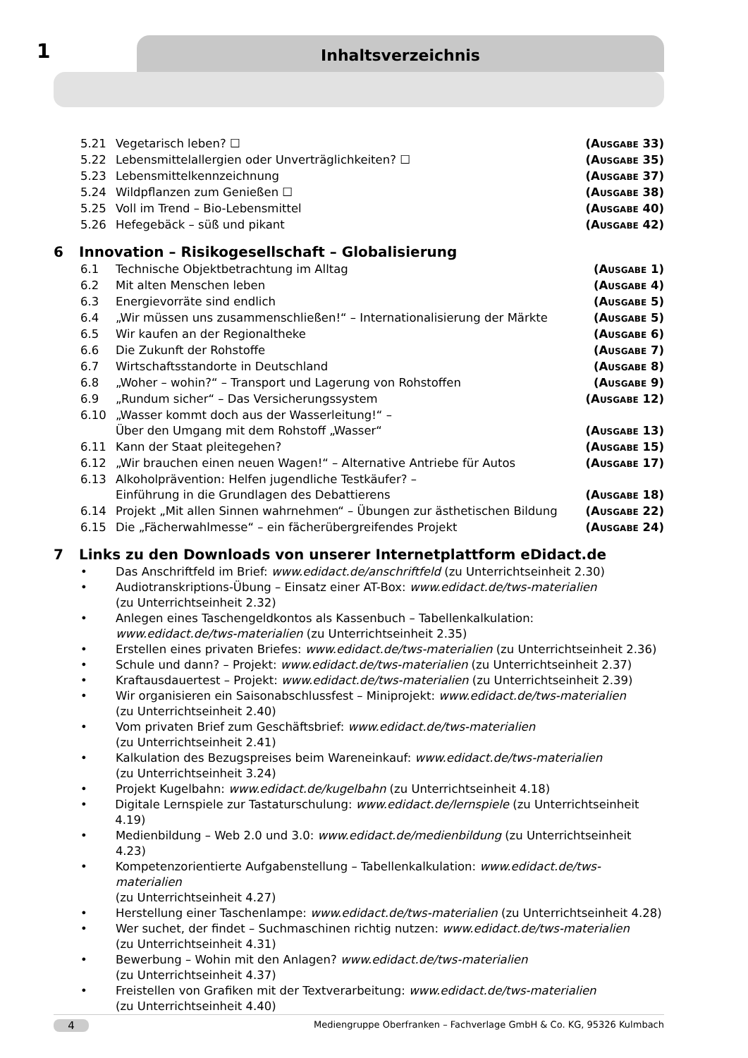1 Inhaltsverzeichnis
5.21 Vegetarisch leben? ☐ (AUSGABE 33)
5.22 Lebensmittelallergien oder Unverträglichkeiten? ☐
(AUSGABE 35)
5.23 Lebensmittelkennzeichnung (AUSGABE 37)
5.24 Wildpflanzen zum Genießen ☐ (AUSGABE 38)
5.25 Voll im Trend – Bio-Lebensmittel
(AUSGABE 40)
5.26 Hefegebäck – süß und pikant (AUSGABE 42)
6 Innovation – Risikogesellschaft – Globalisierung
6.1 Technische Objektbetrachtung im Alltag
(AUSGABE 1)
6.2 Mit alten Menschen leben (AUSGABE 4)
6.3 Energievorräte sind endlich (AUSGABE 5)
6.4 „Wir müssen uns zusammenschließen!“ – Internationalisierung der Märkte
(AUSGABE 5)
6.5 Wir kaufen an der Regionaltheke
(AUSGABE 6)
6.6 Die Zukunft der Rohstoffe (AUSGABE 7)
6.7 Wirtschaftsstandorte in Deutschland
(AUSGABE 8)
6.8 „Woher – wohin?“ – Transport und Lagerung von Rohstoffen
(AUSGABE 9)
6.9 „Rundum sicher“ – Das Versicherungssystem
(AUSGABE 12)
6.10 „Wasser kommt doch aus der Wasserleitung!“ –
Über den Umgang mit dem Rohstoff „Wasser“
(AUSGABE 13)
6.11 Kann der Staat pleitegehen? (AUSGABE 15)
6.12 „Wir brauchen einen neuen Wagen!“ – Alternative Antriebe für Autos
(AUSGABE 17)
6.13 Alkoholprävention: Helfen jugendliche Testkäufer? –
Einführung in die Grundlagen des Debattierens
(AUSGABE 18)
6.14 Projekt „Mit allen Sinnen wahrnehmen“ – Übungen zur ästhetischen Bildung
(AUSGABE 22)
6.15 Die „Fächerwahlmesse“ – ein fächerübergreifendes Projekt
(AUSGABE 24)
7 Links zu den Downloads von unserer Internetplattform eDidact.de
• Das Anschriftfeld im Brief: www.edidact.de/anschriftfeld (zu Unterrichtseinheit 2.30)
• Audiotranskriptions-Übung – Einsatz einer AT-Box: www.edidact.de/tws-materialien
(zu Unterrichtseinheit 2.32)
• Anlegen eines Taschengeldkontos als Kassenbuch – Tabellenkalkulation:
www.edidact.de/tws-materialien (zu Unterrichtseinheit 2.35)
• Erstellen eines privaten Briefes: www.edidact.de/tws-materialien (zu Unterrichtseinheit 2.36)
• Schule und dann? – Projekt: www.edidact.de/tws-materialien (zu Unterrichtseinheit 2.37)
• Kraftausdauertest – Projekt: www.edidact.de/tws-materialien (zu Unterrichtseinheit 2.39)
• Wir organisieren ein Saisonabschlussfest – Miniprojekt: www.edidact.de/tws-materialien
(zu Unterrichtseinheit 2.40)
• Vom privaten Brief zum Geschäftsbrief: www.edidact.de/tws-materialien
(zu Unterrichtseinheit 2.41)
• Kalkulation des Bezugspreises beim Wareneinkauf: www.edidact.de/tws-materialien
(zu Unterrichtseinheit 3.24)
• Projekt Kugelbahn: www.edidact.de/kugelbahn (zu Unterrichtseinheit 4.18)
• Digitale Lernspiele zur Tastaturschulung: www.edidact.de/lernspiele (zu Unterrichtseinheit 4.19)
• Medienbildung – Web 2.0 und 3.0: www.edidact.de/medienbildung (zu Unterrichtseinheit 4.23)
• Kompetenzorientierte Aufgabenstellung – Tabellenkalkulation: www.edidact.de/tws-materialien
(zu Unterrichtseinheit 4.27)
• Herstellung einer Taschenlampe: www.edidact.de/tws-materialien (zu Unterrichtseinheit 4.28)
• Wer suchet, der findet – Suchmaschinen richtig nutzen: www.edidact.de/tws-materialien
(zu Unterrichtseinheit 4.31)
• Bewerbung – Wohin mit den Anlagen? www.edidact.de/tws-materialien
(zu Unterrichtseinheit 4.37)
• Freistellen von Grafiken mit der Textverarbeitung: www.edidact.de/tws-materialien
(zu Unterrichtseinheit 4.40)
4
Mediengruppe Oberfranken – Fachverlage GmbH & Co. KG, 95326 Kulmbach